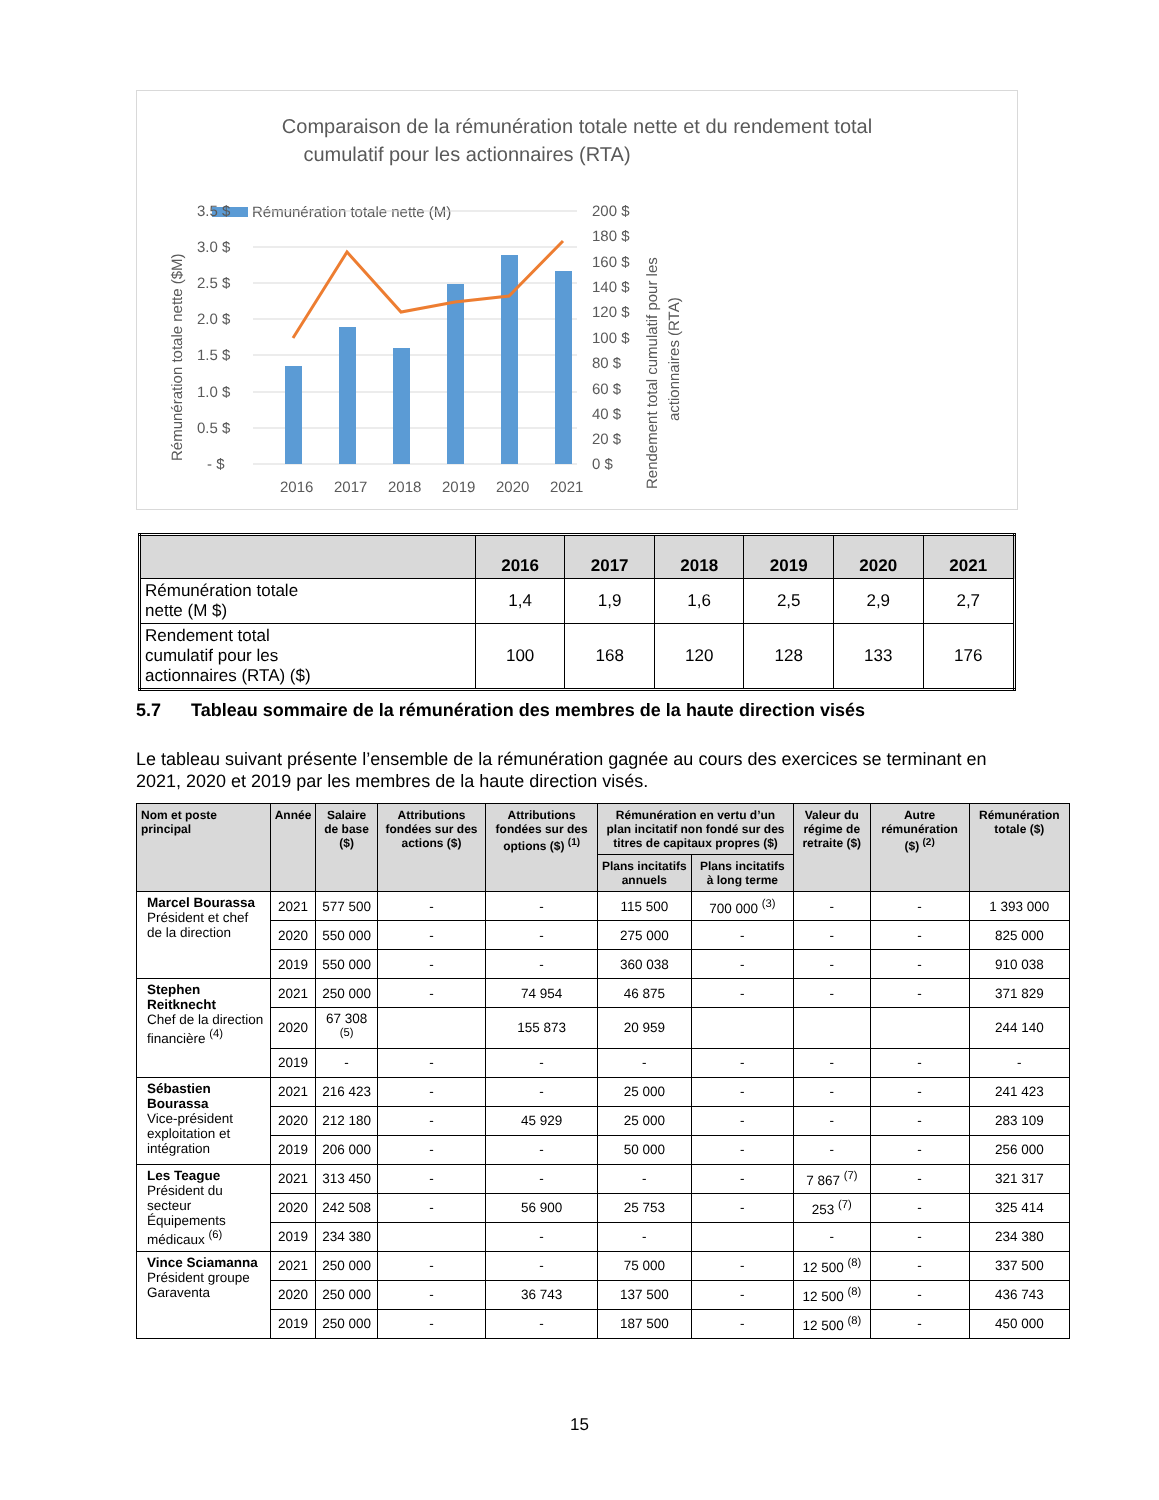Comparaison de la rémunération totale nette et du rendement total
cumulatif pour les actionnaires (RTA)
Rémunération totale nette (M)
3.5 $
3.0 $
2.5 $
2.0 $
1.5 $
1.0 $
0.5 $
- $
200 $
180 $
160 $
140 $
120 $
100 $
80 $
60 $
40 $
20 $
0 $
2016
2017
2018
2019
2020
2021
Rémunération totale nette ($M)
Rendement total cumulatif pour les
actionnaires (RTA)
| | 2016 | 2017 | 2018 | 2019 | 2020 | 2021 |
| --- | --- | --- | --- | --- | --- | --- |
| Rémunération totale nette (M $) | 1,4 | 1,9 | 1,6 | 2,5 | 2,9 | 2,7 |
| Rendement total cumulatif pour les actionnaires (RTA) ($) | 100 | 168 | 120 | 128 | 133 | 176 |
5.7 Tableau sommaire de la rémunération des membres de la haute direction visés
Le tableau suivant présente l’ensemble de la rémunération gagnée au cours des exercices se terminant en 2021, 2020 et 2019 par les membres de la haute direction visés.
| Nom et poste principal | Année | Salaire de base ($) | Attributions fondées sur des actions ($) | Attributions fondées sur des options ($) <sup>(1)</sup> | Rémunération en vertu d’un plan incitatif non fondé sur des titres de capitaux propres ($) | | Valeur du régime de retraite ($) | Autre rémunération ($) <sup>(2)</sup> | Rémunération totale ($) |
| --- | --- | --- | --- | --- | --- | --- | --- | --- | --- |
| | | | | | Plans incitatifs annuels | Plans incitatifs à long terme | | | |
| Marcel Bourassa Président et chef de la direction | 2021 | 577 500 | - | - | 115 500 | 700 000 <sup>(3)</sup> | - | - | 1 393 000 |
| | 2020 | 550 000 | - | - | 275 000 | - | - | - | 825 000 |
| | 2019 | 550 000 | - | - | 360 038 | - | - | - | 910 038 |
| Stephen Reitknecht Chef de la direction financière <sup>(4)</sup> | 2021 | 250 000 | - | 74 954 | 46 875 | - | - | - | 371 829 |
| | 2020 | 67 308 <sup>(5)</sup> | | 155 873 | 20 959 | | | | 244 140 |
| | 2019 | - | - | - | - | - | - | - | - |
| Sébastien Bourassa Vice-président exploitation et intégration | 2021 | 216 423 | - | - | 25 000 | - | - | - | 241 423 |
| | 2020 | 212 180 | - | 45 929 | 25 000 | - | - | - | 283 109 |
| | 2019 | 206 000 | - | - | 50 000 | - | - | - | 256 000 |
| Les Teague Président du secteur Équipements médicaux <sup>(6)</sup> | 2021 | 313 450 | - | - | - | - | 7 867 <sup>(7)</sup> | - | 321 317 |
| | 2020 | 242 508 | - | 56 900 | 25 753 | - | 253 <sup>(7)</sup> | - | 325 414 |
| | 2019 | 234 380 | | - | - | | - | - | 234 380 |
| Vince Sciamanna Président groupe Garaventa | 2021 | 250 000 | - | - | 75 000 | - | 12 500 <sup>(8)</sup> | - | 337 500 |
| | 2020 | 250 000 | - | 36 743 | 137 500 | - | 12 500 <sup>(8)</sup> | - | 436 743 |
| | 2019 | 250 000 | - | - | 187 500 | - | 12 500 <sup>(8)</sup> | - | 450 000 |
15